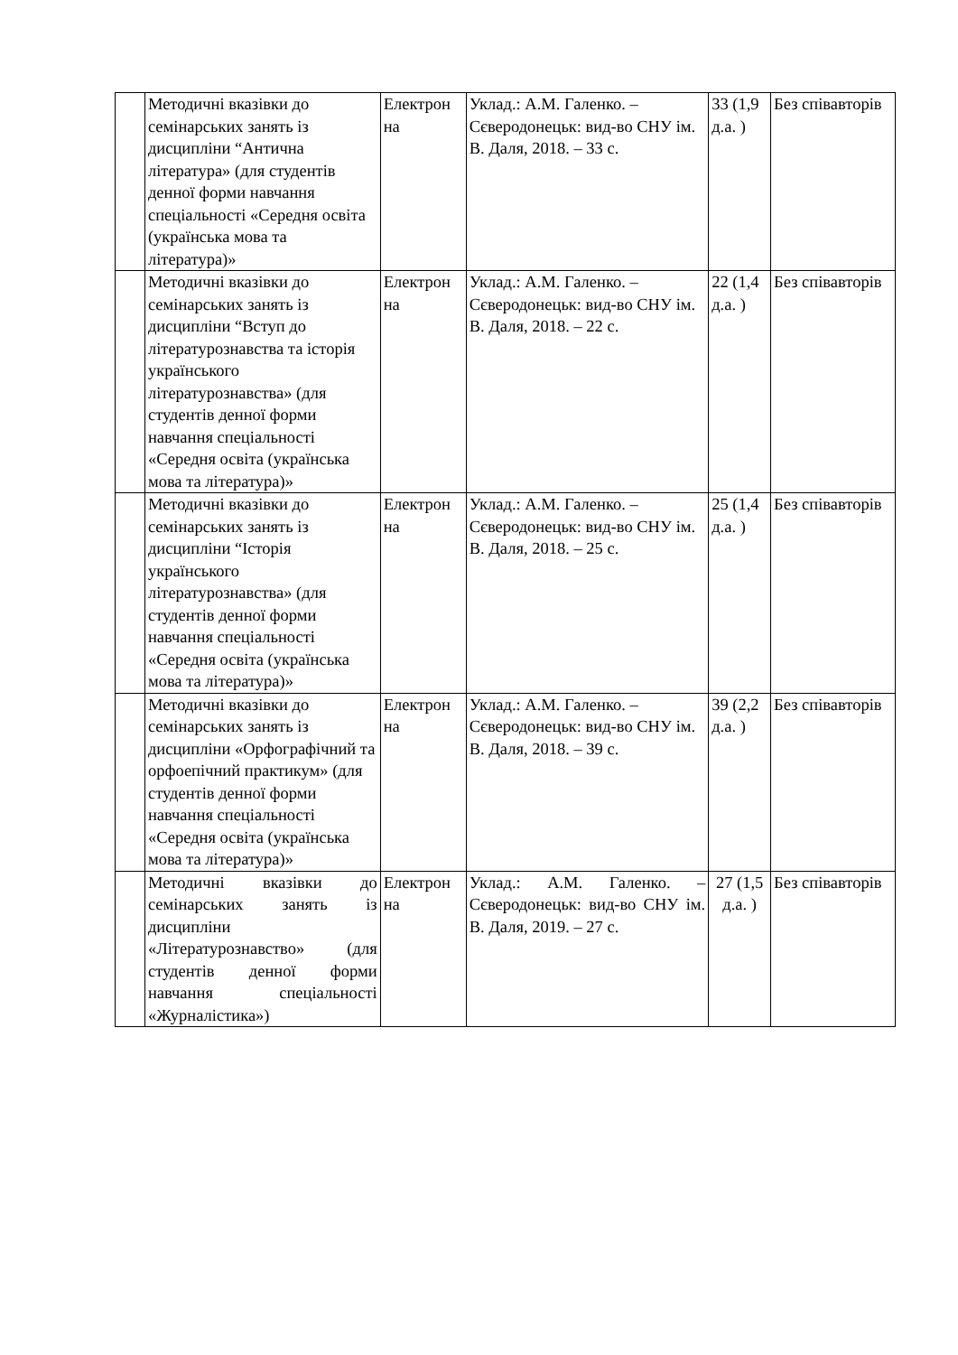| | Методичні вказівки до семінарських занять із дисципліни “Антична література» (для студентів денної форми навчання спеціальності «Середня освіта (українська мова та література)» | Електрон на | Уклад.: А.М. Галенко. – Сєверодонецьк: вид-во СНУ ім. В. Даля, 2018. – 33 с. | 33 (1,9 д.а. ) | Без співавторів |
| | Методичні вказівки до семінарських занять із дисципліни “Вступ до літературознавства та історія українського літературознавства» (для студентів денної форми навчання спеціальності «Середня освіта (українська мова та література)» | Електрон на | Уклад.: А.М. Галенко. – Сєверодонецьк: вид-во СНУ ім. В. Даля, 2018. – 22 с. | 22 (1,4 д.а. ) | Без співавторів |
| | Методичні вказівки до семінарських занять із дисципліни “Історія українського літературознавства» (для студентів денної форми навчання спеціальності «Середня освіта (українська мова та література)» | Електрон на | Уклад.: А.М. Галенко. – Сєверодонецьк: вид-во СНУ ім. В. Даля, 2018. – 25 с. | 25 (1,4 д.а. ) | Без співавторів |
| | Методичні вказівки до семінарських занять із дисципліни «Орфографічний та орфоепічний практикум» (для студентів денної форми навчання спеціальності «Середня освіта (українська мова та література)» | Електрон на | Уклад.: А.М. Галенко. – Сєверодонецьк: вид-во СНУ ім. В. Даля, 2018. – 39 с. | 39 (2,2 д.а. ) | Без співавторів |
| | Методичні вказівки до семінарських занять із дисципліни «Літературознавство» (для студентів денної форми навчання спеціальності «Журналістика») | Електрон на | Уклад.: А.М. Галенко. – Сєверодонецьк: вид-во СНУ ім. В. Даля, 2019. – 27 с. | 27 (1,5 д.а. ) | Без співавторів |